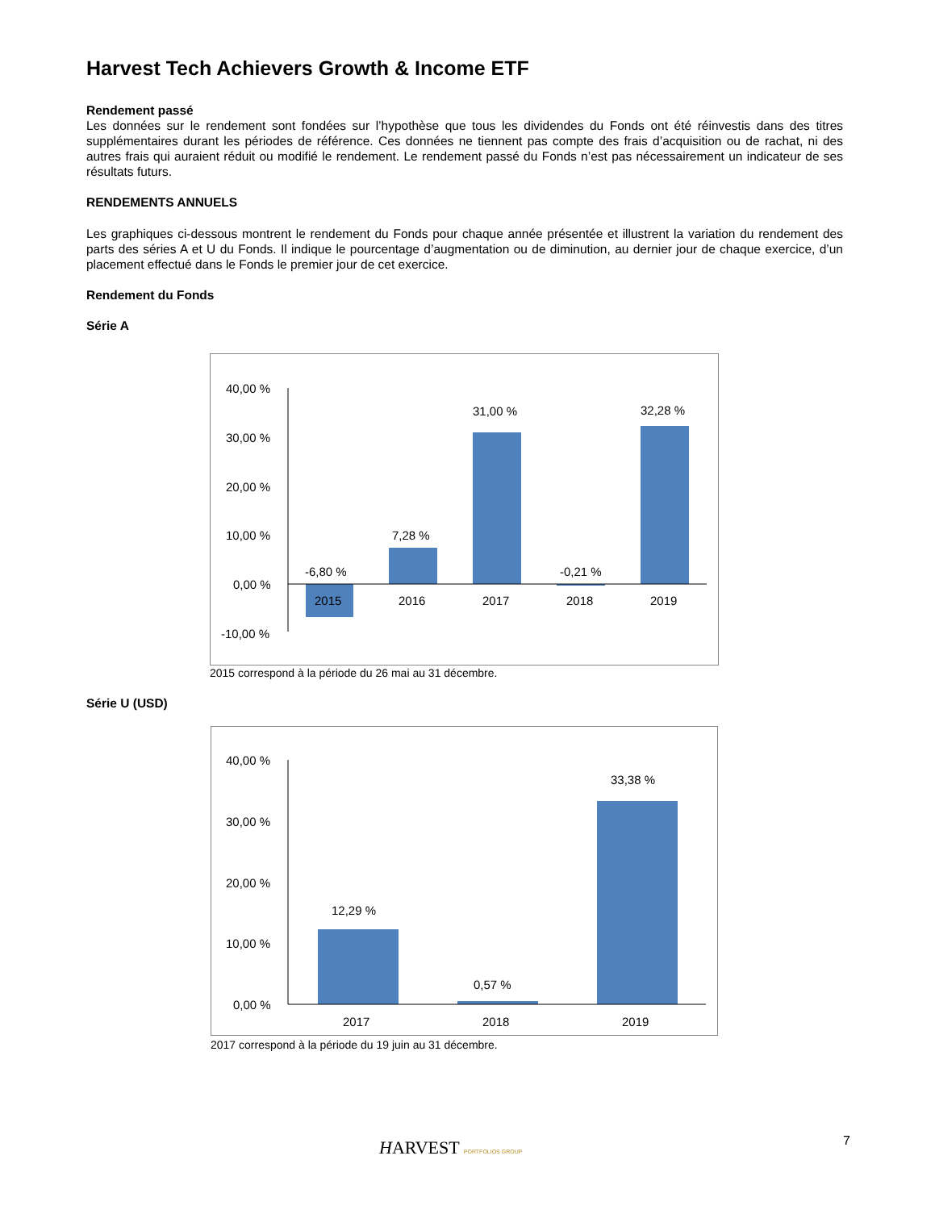Harvest Tech Achievers Growth & Income ETF
Rendement passé
Les données sur le rendement sont fondées sur l’hypothèse que tous les dividendes du Fonds ont été réinvestis dans des titres supplémentaires durant les périodes de référence. Ces données ne tiennent pas compte des frais d’acquisition ou de rachat, ni des autres frais qui auraient réduit ou modifié le rendement. Le rendement passé du Fonds n’est pas nécessairement un indicateur de ses résultats futurs.
RENDEMENTS ANNUELS
Les graphiques ci-dessous montrent le rendement du Fonds pour chaque année présentée et illustrent la variation du rendement des parts des séries A et U du Fonds. Il indique le pourcentage d’augmentation ou de diminution, au dernier jour de chaque exercice, d’un placement effectué dans le Fonds le premier jour de cet exercice.
Rendement du Fonds
Série A
40,00 %
30,00 %
20,00 %
10,00 %
0,00 %
-10,00 %
-6,80 %
7,28 %
31,00 %
-0,21 %
32,28 %
2015
2016
2017
2018
2019
2015 correspond à la période du 26 mai au 31 décembre.
Série U (USD)
40,00 %
30,00 %
20,00 %
10,00 %
0,00 %
12,29 %
0,57 %
33,38 %
2017
2018
2019
2017 correspond à la période du 19 juin au 31 décembre.
HARVEST PORTFOLIOS GROUP 7